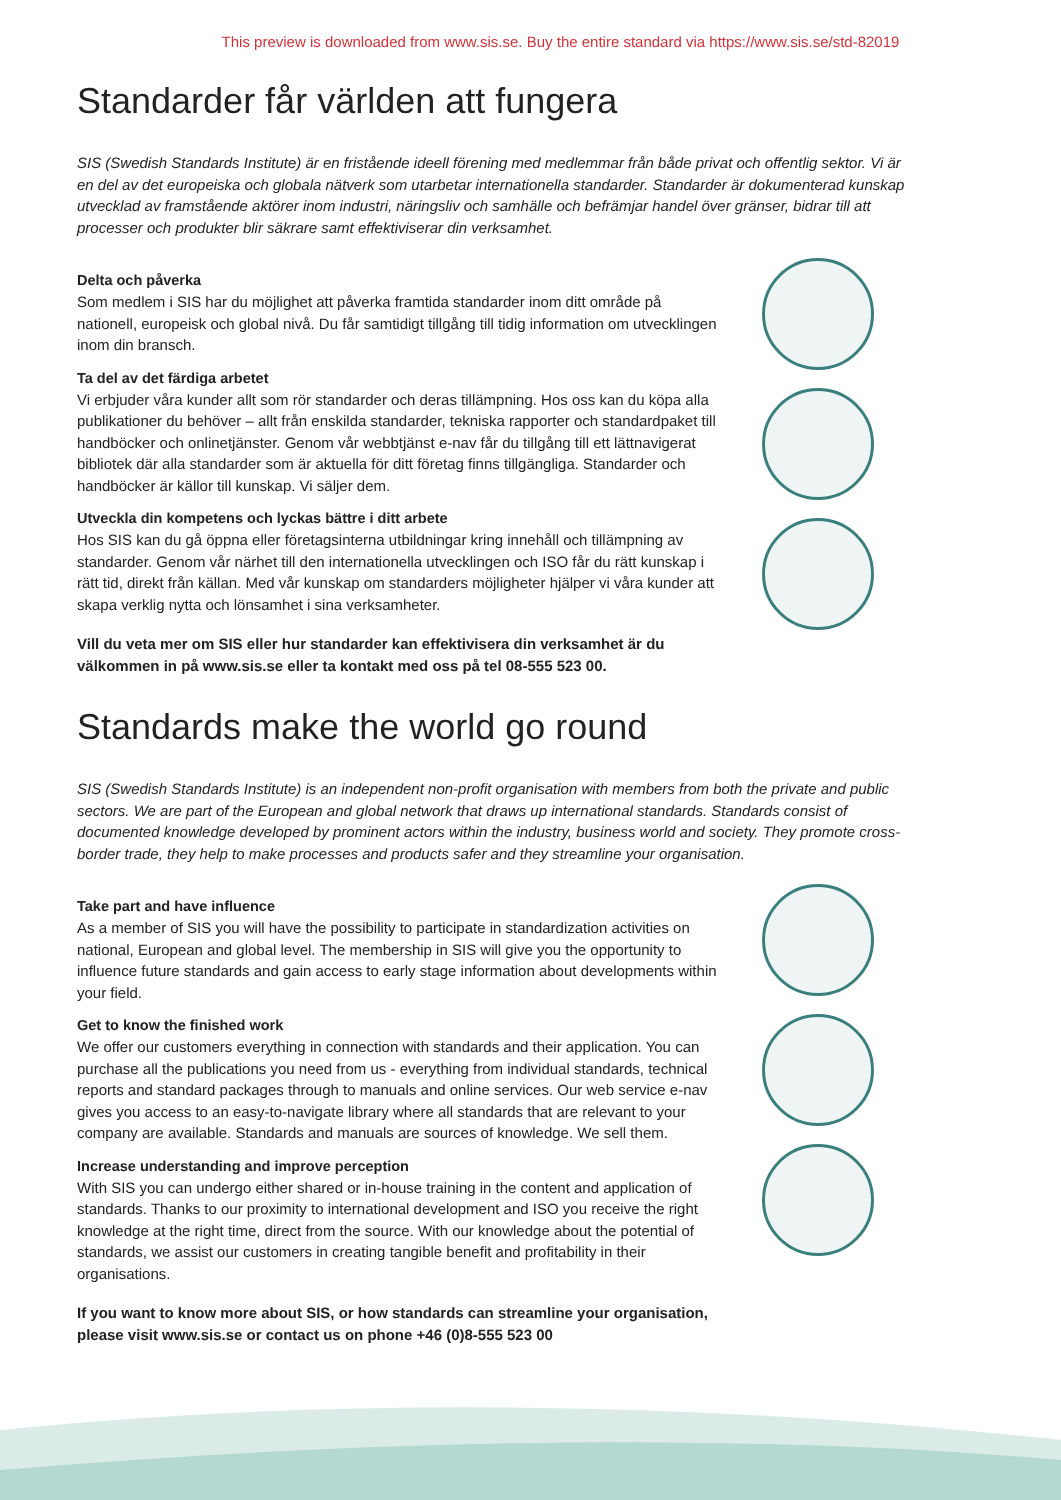This preview is downloaded from www.sis.se. Buy the entire standard via https://www.sis.se/std-82019
Standarder får världen att fungera
SIS (Swedish Standards Institute) är en fristående ideell förening med medlemmar från både privat och offentlig sektor. Vi är en del av det europeiska och globala nätverk som utarbetar internationella standarder. Standarder är dokumenterad kunskap utvecklad av framstående aktörer inom industri, näringsliv och samhälle och befrämjar handel över gränser, bidrar till att processer och produkter blir säkrare samt effektiviserar din verksamhet.
Delta och påverka
Som medlem i SIS har du möjlighet att påverka framtida standarder inom ditt område på nationell, europeisk och global nivå. Du får samtidigt tillgång till tidig information om utvecklingen inom din bransch.
Ta del av det färdiga arbetet
Vi erbjuder våra kunder allt som rör standarder och deras tillämpning. Hos oss kan du köpa alla publikationer du behöver – allt från enskilda standarder, tekniska rapporter och standardpaket till handböcker och onlinetjänster. Genom vår webbtjänst e-nav får du tillgång till ett lättnavigerat bibliotek där alla standarder som är aktuella för ditt företag finns tillgängliga. Standarder och handböcker är källor till kunskap. Vi säljer dem.
Utveckla din kompetens och lyckas bättre i ditt arbete
Hos SIS kan du gå öppna eller företagsinterna utbildningar kring innehåll och tillämpning av standarder. Genom vår närhet till den internationella utvecklingen och ISO får du rätt kunskap i rätt tid, direkt från källan. Med vår kunskap om standarders möjligheter hjälper vi våra kunder att skapa verklig nytta och lönsamhet i sina verksamheter.
Vill du veta mer om SIS eller hur standarder kan effektivisera din verksamhet är du välkommen in på www.sis.se eller ta kontakt med oss på tel 08-555 523 00.
Standards make the world go round
SIS (Swedish Standards Institute) is an independent non-profit organisation with members from both the private and public sectors. We are part of the European and global network that draws up international standards. Standards consist of documented knowledge developed by prominent actors within the industry, business world and society. They promote cross-border trade, they help to make processes and products safer and they streamline your organisation.
Take part and have influence
As a member of SIS you will have the possibility to participate in standardization activities on national, European and global level. The membership in SIS will give you the opportunity to influence future standards and gain access to early stage information about developments within your field.
Get to know the finished work
We offer our customers everything in connection with standards and their application. You can purchase all the publications you need from us - everything from individual standards, technical reports and standard packages through to manuals and online services. Our web service e-nav gives you access to an easy-to-navigate library where all standards that are relevant to your company are available. Standards and manuals are sources of knowledge. We sell them.
Increase understanding and improve perception
With SIS you can undergo either shared or in-house training in the content and application of standards. Thanks to our proximity to international development and ISO you receive the right knowledge at the right time, direct from the source. With our knowledge about the potential of standards, we assist our customers in creating tangible benefit and profitability in their organisations.
If you want to know more about SIS, or how standards can streamline your organisation, please visit www.sis.se or contact us on phone +46 (0)8-555 523 00